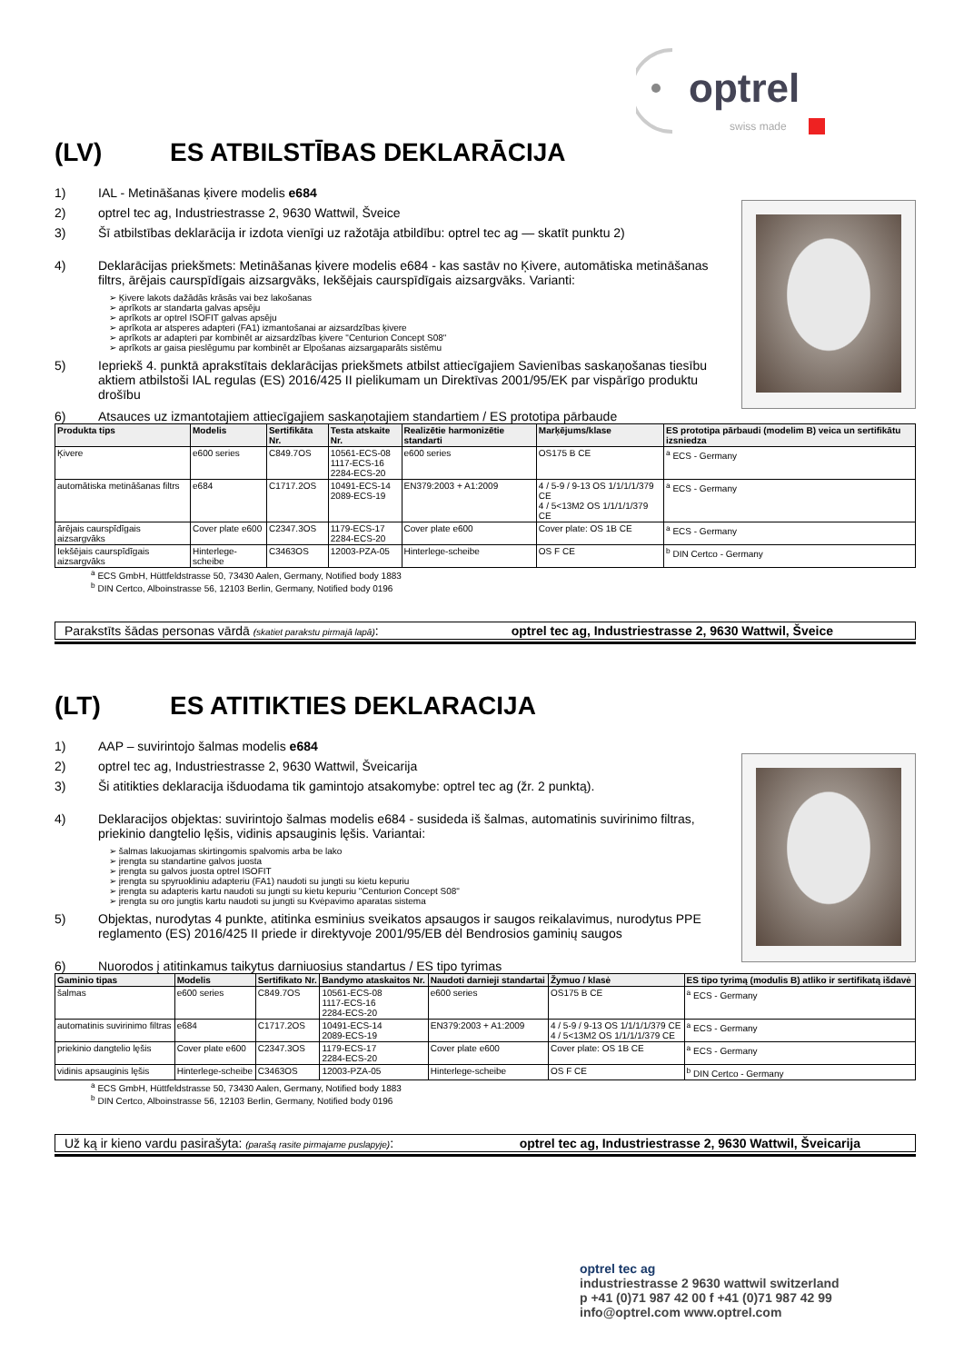optrel
swiss made
(LV) ES ATBILSTĪBAS DEKLARĀCIJA
1) IAL - Metināšanas ķivere modelis e684
2) optrel tec ag, Industriestrasse 2, 9630 Wattwil, Šveice
3) Šī atbilstības deklarācija ir izdota vienīgi uz ražotāja atbildību: optrel tec ag — skatīt punktu 2)
4) Deklarācijas priekšmets: Metināšanas ķivere modelis e684 - kas sastāv no Ķivere, automātiska metināšanas filtrs, ārējais caurspīdīgais aizsargvāks, Iekšējais caurspīdīgais aizsargvāks. Varianti:
➢ Ķivere lakots dažādās krāsās vai bez lakošanas
➢ aprīkots ar standarta galvas apsēju
➢ aprīkots ar optrel ISOFIT galvas apsēju
➢ aprīkota ar atsperes adapteri (FA1) izmantošanai ar aizsardzības ķivere
➢ aprīkots ar adapteri par kombinēt ar aizsardzības ķivere "Centurion Concept S08"
➢ aprīkots ar gaisa pieslēgumu par kombinēt ar Elpošanas aizsargaparāts sistēmu
5) Iepriekš 4. punktā aprakstītais deklarācijas priekšmets atbilst attiecīgajiem Savienības saskaņošanas tiesību aktiem atbilstoši IAL regulas (ES) 2016/425 II pielikumam un Direktīvas 2001/95/EK par vispārīgo produktu drošību
6) Atsauces uz izmantotajiem attiecīgajiem saskaņotajiem standartiem / ES prototipa pārbaude
| Produkta tips | Modelis | Sertifikāta Nr. | Testa atskaite Nr. | Realizētie harmonizētie standarti | Marķējums/klase | ES prototipa pārbaudi (modelim B) veica un sertifikātu izsniedza |
| --- | --- | --- | --- | --- | --- | --- |
| Ķivere | e600 series | C849.7OS | 10561-ECS-08 1117-ECS-16 2284-ECS-20 | e600 series | OS175 B CE | <sup>a</sup> ECS - Germany |
| automātiska metināšanas filtrs | e684 | C1717.2OS | 10491-ECS-14 2089-ECS-19 | EN379:2003 + A1:2009 | 4 / 5-9 / 9-13 OS 1/1/1/1/379 CE 4 / 5<13M2 OS 1/1/1/1/379 CE | <sup>a</sup> ECS - Germany |
| ārējais caurspīdīgais aizsargvāks | Cover plate e600 | C2347.3OS | 1179-ECS-17 2284-ECS-20 | Cover plate e600 | Cover plate: OS 1B CE | <sup>a</sup> ECS - Germany |
| Iekšējais caurspīdīgais aizsargvāks | Hinterlege-scheibe | C3463OS | 12003-PZA-05 | Hinterlege-scheibe | OS F CE | <sup>b</sup> DIN Certco - Germany |
<sup>a</sup> ECS GmbH, Hüttfeldstrasse 50, 73430 Aalen, Germany, Notified body 1883
<sup>b</sup> DIN Certco, Alboinstrasse 56, 12103 Berlin, Germany, Notified body 0196
Parakstīts šādas personas vārdā (skatiet parakstu pirmajā lapā): optrel tec ag, Industriestrasse 2, 9630 Wattwil, Šveice
(LT) ES ATITIKTIES DEKLARACIJA
1) AAP – suvirintojo šalmas modelis e684
2) optrel tec ag, Industriestrasse 2, 9630 Wattwil, Šveicarija
3) Ši atitikties deklaracija išduodama tik gamintojo atsakomybe: optrel tec ag (žr. 2 punktą).
4) Deklaracijos objektas: suvirintojo šalmas modelis e684 - susideda iš šalmas, automatinis suvirinimo filtras, priekinio dangtelio lęšis, vidinis apsauginis lęšis. Variantai:
➢ šalmas lakuojamas skirtingomis spalvomis arba be lako
➢ įrengta su standartine galvos juosta
➢ įrengta su galvos juosta optrel ISOFIT
➢ įrengta su spyruokliniu adapteriu (FA1) naudoti su jungti su kietu kepuriu
➢ įrengta su adapteris kartu naudoti su jungti su kietu kepuriu "Centurion Concept S08"
➢ įrengta su oro jungtis kartu naudoti su jungti su Kvėpavimo aparatas sistema
5) Objektas, nurodytas 4 punkte, atitinka esminius sveikatos apsaugos ir saugos reikalavimus, nurodytus PPE reglamento (ES) 2016/425 II priede ir direktyvoje 2001/95/EB dėl Bendrosios gaminių saugos
6) Nuorodos į atitinkamus taikytus darniuosius standartus / ES tipo tyrimas
| Gaminio tipas | Modelis | Sertifikato Nr. | Bandymo ataskaitos Nr. | Naudoti darnieji standartai | Žymuo / klasė | ES tipo tyrimą (modulis B) atliko ir sertifikatą išdavė |
| --- | --- | --- | --- | --- | --- | --- |
| šalmas | e600 series | C849.7OS | 10561-ECS-08 1117-ECS-16 2284-ECS-20 | e600 series | OS175 B CE | <sup>a</sup> ECS - Germany |
| automatinis suvirinimo filtras | e684 | C1717.2OS | 10491-ECS-14 2089-ECS-19 | EN379:2003 + A1:2009 | 4 / 5-9 / 9-13 OS 1/1/1/1/379 CE 4 / 5<13M2 OS 1/1/1/1/379 CE | <sup>a</sup> ECS - Germany |
| priekinio dangtelio lęšis | Cover plate e600 | C2347.3OS | 1179-ECS-17 2284-ECS-20 | Cover plate e600 | Cover plate: OS 1B CE | <sup>a</sup> ECS - Germany |
| vidinis apsauginis lęšis | Hinterlege-scheibe | C3463OS | 12003-PZA-05 | Hinterlege-scheibe | OS F CE | <sup>b</sup> DIN Certco - Germany |
<sup>a</sup> ECS GmbH, Hüttfeldstrasse 50, 73430 Aalen, Germany, Notified body 1883
<sup>b</sup> DIN Certco, Alboinstrasse 56, 12103 Berlin, Germany, Notified body 0196
Už ką ir kieno vardu pasirašyta: (parašą rasite pirmajame puslapyje): optrel tec ag, Industriestrasse 2, 9630 Wattwil, Šveicarija
optrel tec ag
industriestrasse 2 9630 wattwil switzerland
p +41 (0)71 987 42 00 f +41 (0)71 987 42 99
info@optrel.com www.optrel.com